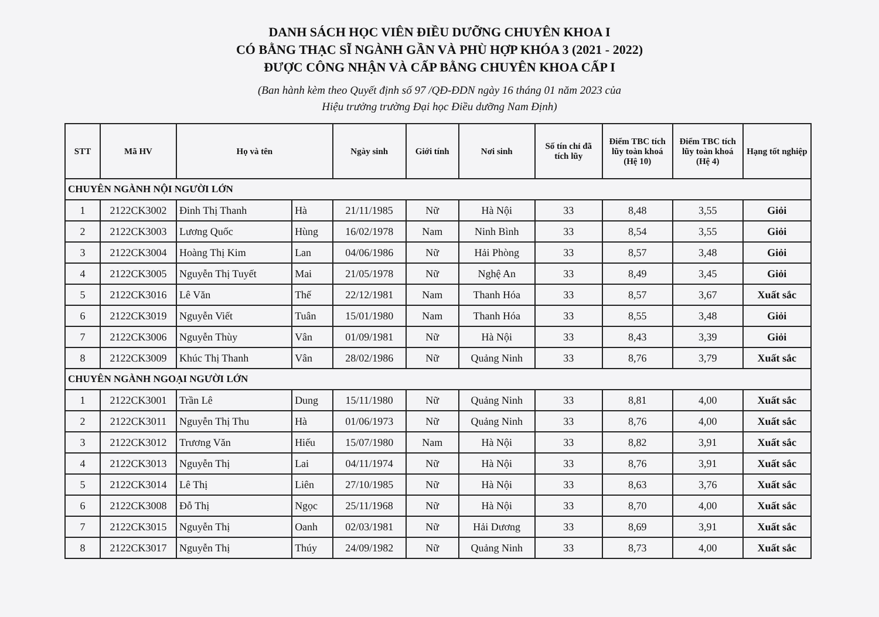DANH SÁCH HỌC VIÊN ĐIỀU DƯỠNG CHUYÊN KHOA I
CÓ BẰNG THẠC SĨ NGÀNH GẦN VÀ PHÙ HỢP KHÓA 3 (2021 - 2022)
ĐƯỢC CÔNG NHẬN VÀ CẤP BẰNG CHUYÊN KHOA CẤP I
(Ban hành kèm theo Quyết định số 97 /QĐ-ĐDN ngày 16 tháng 01 năm 2023 của
Hiệu trưởng trường Đại học Điều dưỡng Nam Định)
| STT | Mã HV | Họ và tên | | Ngày sinh | Giới tính | Nơi sinh | Số tín chỉ đã tích lũy | Điểm TBC tích lũy toàn khoá (Hệ 10) | Điểm TBC tích lũy toàn khoá (Hệ 4) | Hạng tốt nghiệp |
| --- | --- | --- | --- | --- | --- | --- | --- | --- | --- | --- |
| CHUYÊN NGÀNH NỘI NGƯỜI LỚN | | | | | | | | | | |
| 1 | 2122CK3002 | Đinh Thị Thanh | Hà | 21/11/1985 | Nữ | Hà Nội | 33 | 8,48 | 3,55 | Giỏi |
| 2 | 2122CK3003 | Lương Quốc | Hùng | 16/02/1978 | Nam | Ninh Bình | 33 | 8,54 | 3,55 | Giỏi |
| 3 | 2122CK3004 | Hoàng Thị Kim | Lan | 04/06/1986 | Nữ | Hải Phòng | 33 | 8,57 | 3,48 | Giỏi |
| 4 | 2122CK3005 | Nguyễn Thị Tuyết | Mai | 21/05/1978 | Nữ | Nghệ An | 33 | 8,49 | 3,45 | Giỏi |
| 5 | 2122CK3016 | Lê Văn | Thế | 22/12/1981 | Nam | Thanh Hóa | 33 | 8,57 | 3,67 | Xuất sắc |
| 6 | 2122CK3019 | Nguyễn Viết | Tuân | 15/01/1980 | Nam | Thanh Hóa | 33 | 8,55 | 3,48 | Giỏi |
| 7 | 2122CK3006 | Nguyễn Thùy | Vân | 01/09/1981 | Nữ | Hà Nội | 33 | 8,43 | 3,39 | Giỏi |
| 8 | 2122CK3009 | Khúc Thị Thanh | Vân | 28/02/1986 | Nữ | Quảng Ninh | 33 | 8,76 | 3,79 | Xuất sắc |
| CHUYÊN NGÀNH NGOẠI NGƯỜI LỚN | | | | | | | | | | |
| 1 | 2122CK3001 | Trần Lê | Dung | 15/11/1980 | Nữ | Quảng Ninh | 33 | 8,81 | 4,00 | Xuất sắc |
| 2 | 2122CK3011 | Nguyễn Thị Thu | Hà | 01/06/1973 | Nữ | Quảng Ninh | 33 | 8,76 | 4,00 | Xuất sắc |
| 3 | 2122CK3012 | Trương Văn | Hiếu | 15/07/1980 | Nam | Hà Nội | 33 | 8,82 | 3,91 | Xuất sắc |
| 4 | 2122CK3013 | Nguyễn Thị | Lai | 04/11/1974 | Nữ | Hà Nội | 33 | 8,76 | 3,91 | Xuất sắc |
| 5 | 2122CK3014 | Lê Thị | Liên | 27/10/1985 | Nữ | Hà Nội | 33 | 8,63 | 3,76 | Xuất sắc |
| 6 | 2122CK3008 | Đỗ Thị | Ngọc | 25/11/1968 | Nữ | Hà Nội | 33 | 8,70 | 4,00 | Xuất sắc |
| 7 | 2122CK3015 | Nguyễn Thị | Oanh | 02/03/1981 | Nữ | Hải Dương | 33 | 8,69 | 3,91 | Xuất sắc |
| 8 | 2122CK3017 | Nguyễn Thị | Thúy | 24/09/1982 | Nữ | Quảng Ninh | 33 | 8,73 | 4,00 | Xuất sắc |